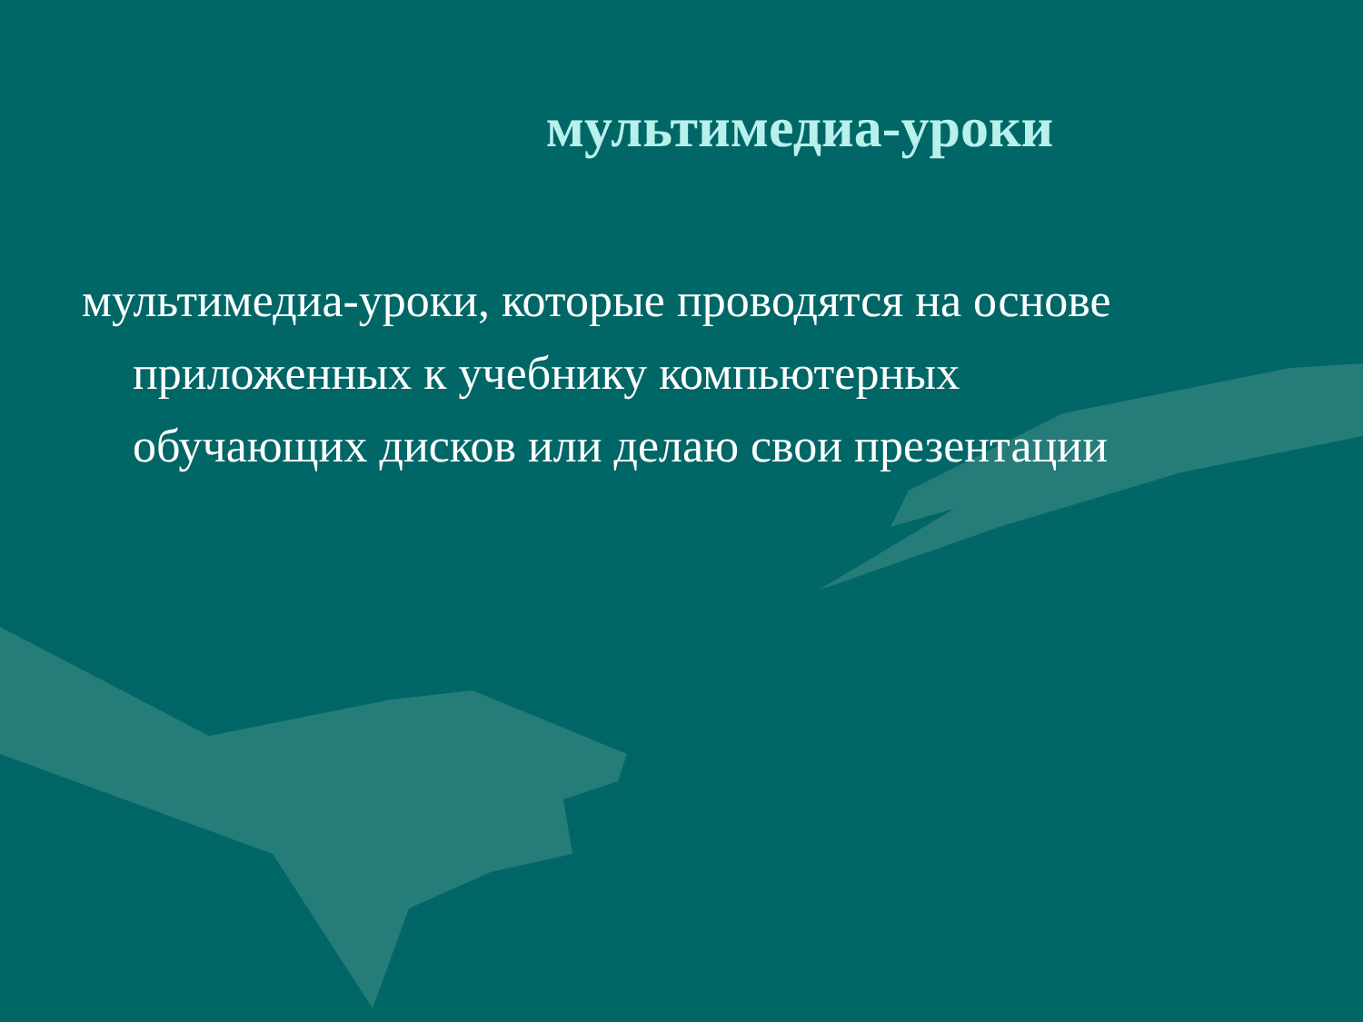мультимедиа-уроки
мультимедиа-уроки, которые проводятся на основе приложенных к учебнику компьютерных обучающих дисков или делаю свои презентации